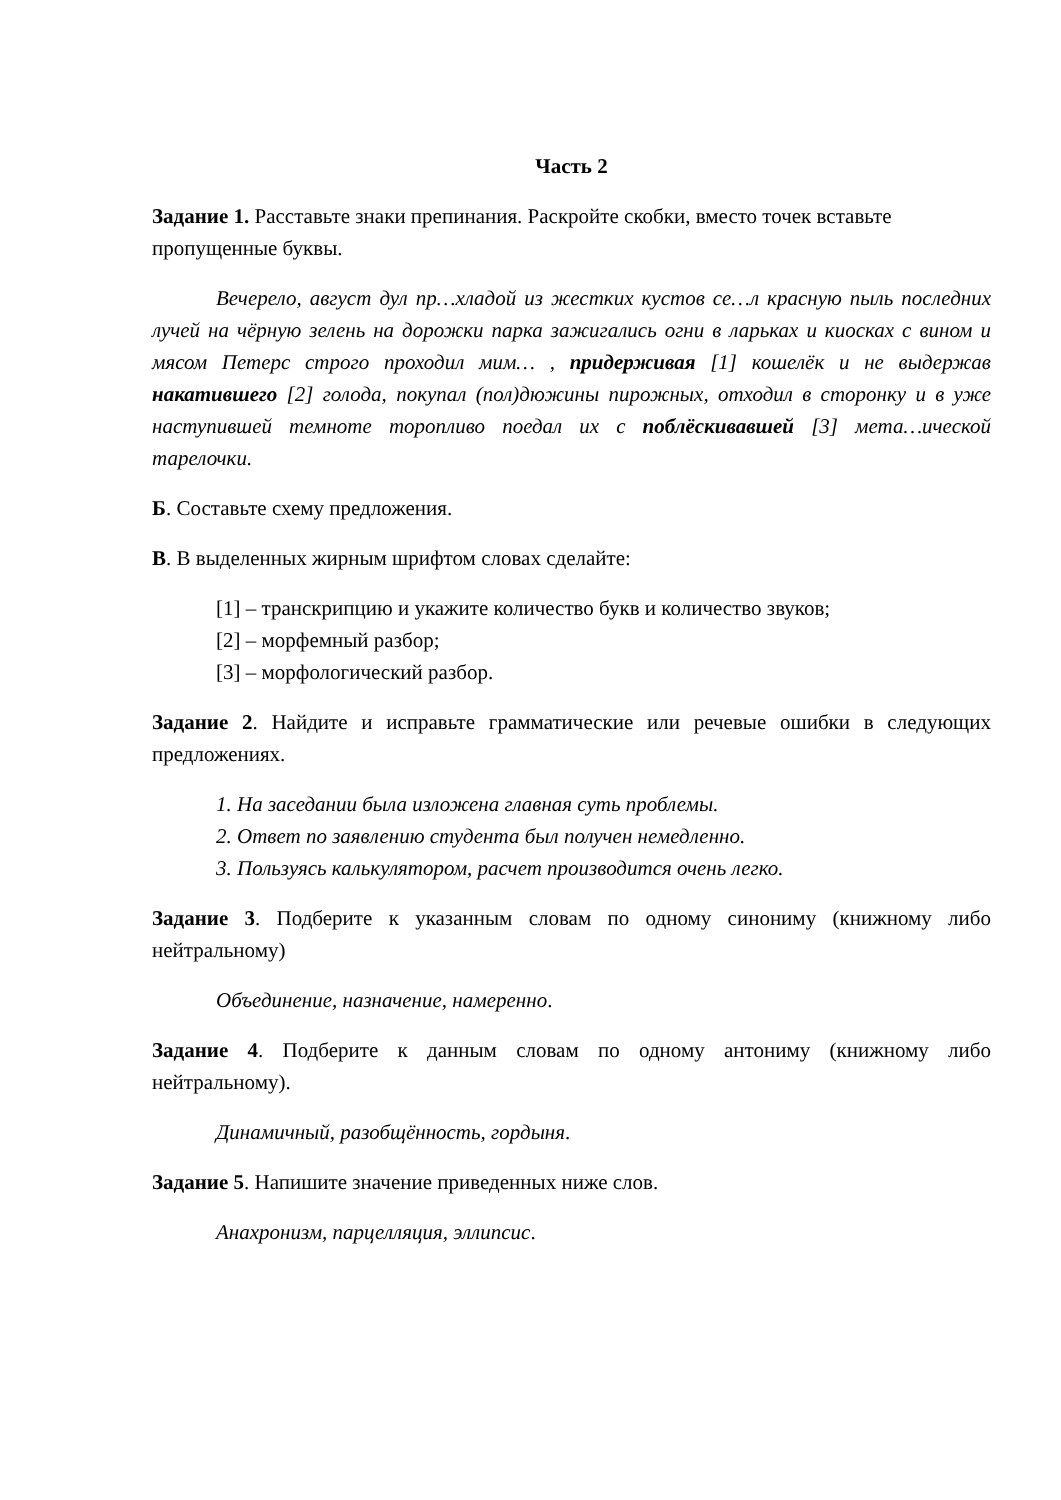Часть 2
Задание 1. Расставьте знаки препинания. Раскройте скобки, вместо точек вставьте пропущенные буквы.
Вечерело, август дул пр…хладой из жестких кустов се…л красную пыль последних лучей на чёрную зелень на дорожки парка зажигались огни в ларьках и киосках с вином и мясом Петерс строго проходил мим… , придерживая [1] кошелёк и не выдержав накатившего [2] голода, покупал (пол)дюжины пирожных, отходил в сторонку и в уже наступившей темноте торопливо поедал их с поблёскивавшей [3] мета…ической тарелочки.
Б. Составьте схему предложения.
В. В выделенных жирным шрифтом словах сделайте:
[1] – транскрипцию и укажите количество букв и количество звуков;
[2] – морфемный разбор;
[3] – морфологический разбор.
Задание 2. Найдите и исправьте грамматические или речевые ошибки в следующих предложениях.
1. На заседании была изложена главная суть проблемы.
2. Ответ по заявлению студента был получен немедленно.
3. Пользуясь калькулятором, расчет производится очень легко.
Задание 3. Подберите к указанным словам по одному синониму (книжному либо нейтральному)
Объединение, назначение, намеренно.
Задание 4. Подберите к данным словам по одному антониму (книжному либо нейтральному).
Динамичный, разобщённость, гордыня.
Задание 5. Напишите значение приведенных ниже слов.
Анахронизм, парцелляция, эллипсис.